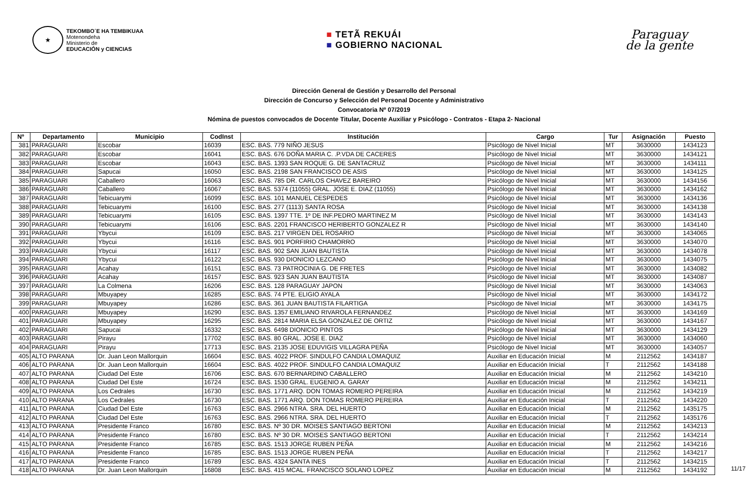★
TEKOMBO´E HA TEMBIKUAA
Motenondeha
Ministerio de
EDUCACIÓN y CIENCIAS
■ TETÃ REKUÁI
■ GOBIERNO NACIONAL
Paraguay
de la gente
Dirección General de Gestión y Desarrollo del Personal
Dirección de Concurso y Selección del Personal Docente y Administrativo
Convocatoria Nº 07/2019
Nómina de puestos convocados de Docente Titular, Docente Auxiliar y Psicólogo - Contratos - Etapa 2- Nacional
| Nº | Departamento | Municipio | CodInst | Institución | Cargo | Tur | Asignación | Puesto |
| --- | --- | --- | --- | --- | --- | --- | --- | --- |
| 381 | PARAGUARI | Escobar | 16039 | ESC. BAS. 779 NIÑO JESUS | Psicólogo de Nivel Inicial | MT | 3630000 | 1434123 |
| 382 | PARAGUARI | Escobar | 16041 | ESC. BAS. 676 DOÑA MARIA C. .P.VDA DE CACERES | Psicólogo de Nivel Inicial | MT | 3630000 | 1434121 |
| 383 | PARAGUARI | Escobar | 16043 | ESC. BAS. 1393 SAN ROQUE G. DE SANTACRUZ | Psicólogo de Nivel Inicial | MT | 3630000 | 1434111 |
| 384 | PARAGUARI | Sapucai | 16050 | ESC. BAS. 2198 SAN FRANCISCO DE ASIS | Psicólogo de Nivel Inicial | MT | 3630000 | 1434125 |
| 385 | PARAGUARI | Caballero | 16063 | ESC. BAS. 785 DR. CARLOS CHAVEZ BAREIRO | Psicólogo de Nivel Inicial | MT | 3630000 | 1434156 |
| 386 | PARAGUARI | Caballero | 16067 | ESC. BAS. 5374 (11055) GRAL. JOSE E. DIAZ (11055) | Psicólogo de Nivel Inicial | MT | 3630000 | 1434162 |
| 387 | PARAGUARI | Tebicuarymi | 16099 | ESC. BAS. 101 MANUEL CESPEDES | Psicólogo de Nivel Inicial | MT | 3630000 | 1434136 |
| 388 | PARAGUARI | Tebicuarymi | 16100 | ESC. BAS. 277 (1113) SANTA ROSA | Psicólogo de Nivel Inicial | MT | 3630000 | 1434138 |
| 389 | PARAGUARI | Tebicuarymi | 16105 | ESC. BAS. 1397 TTE. 1º DE INF.PEDRO MARTINEZ M | Psicólogo de Nivel Inicial | MT | 3630000 | 1434143 |
| 390 | PARAGUARI | Tebicuarymi | 16106 | ESC. BAS. 2201 FRANCISCO HERIBERTO GONZALEZ R | Psicólogo de Nivel Inicial | MT | 3630000 | 1434140 |
| 391 | PARAGUARI | Ybycui | 16109 | ESC. BAS. 217 VIRGEN DEL ROSARIO | Psicólogo de Nivel Inicial | MT | 3630000 | 1434065 |
| 392 | PARAGUARI | Ybycui | 16116 | ESC. BAS. 901 PORFIRIO CHAMORRO | Psicólogo de Nivel Inicial | MT | 3630000 | 1434070 |
| 393 | PARAGUARI | Ybycui | 16117 | ESC. BAS. 902 SAN JUAN BAUTISTA | Psicólogo de Nivel Inicial | MT | 3630000 | 1434078 |
| 394 | PARAGUARI | Ybycui | 16122 | ESC. BAS. 930 DIONICIO LEZCANO | Psicólogo de Nivel Inicial | MT | 3630000 | 1434075 |
| 395 | PARAGUARI | Acahay | 16151 | ESC. BAS. 73 PATROCINIA G. DE FRETES | Psicólogo de Nivel Inicial | MT | 3630000 | 1434082 |
| 396 | PARAGUARI | Acahay | 16157 | ESC. BAS. 923 SAN JUAN BAUTISTA | Psicólogo de Nivel Inicial | MT | 3630000 | 1434087 |
| 397 | PARAGUARI | La Colmena | 16206 | ESC. BAS. 128 PARAGUAY JAPON | Psicólogo de Nivel Inicial | MT | 3630000 | 1434063 |
| 398 | PARAGUARI | Mbuyapey | 16285 | ESC. BAS. 74 PTE. ELIGIO AYALA | Psicólogo de Nivel Inicial | MT | 3630000 | 1434172 |
| 399 | PARAGUARI | Mbuyapey | 16286 | ESC. BAS. 361 JUAN BAUTISTA FILARTIGA | Psicólogo de Nivel Inicial | MT | 3630000 | 1434175 |
| 400 | PARAGUARI | Mbuyapey | 16290 | ESC. BAS. 1357 EMILIANO RIVAROLA FERNANDEZ | Psicólogo de Nivel Inicial | MT | 3630000 | 1434169 |
| 401 | PARAGUARI | Mbuyapey | 16295 | ESC. BAS. 2814 MARIA ELSA GONZALEZ DE ORTIZ | Psicólogo de Nivel Inicial | MT | 3630000 | 1434167 |
| 402 | PARAGUARI | Sapucai | 16332 | ESC. BAS. 6498 DIONICIO PINTOS | Psicólogo de Nivel Inicial | MT | 3630000 | 1434129 |
| 403 | PARAGUARI | Pirayu | 17702 | ESC. BAS. 80 GRAL. JOSE E. DIAZ | Psicólogo de Nivel Inicial | MT | 3630000 | 1434060 |
| 404 | PARAGUARI | Pirayu | 17713 | ESC. BAS. 2135 JOSE EDUVIGIS VILLAGRA PEÑA | Psicólogo de Nivel Inicial | MT | 3630000 | 1434057 |
| 405 | ALTO PARANA | Dr. Juan Leon Mallorquin | 16604 | ESC. BAS. 4022 PROF. SINDULFO CANDIA LOMAQUIZ | Auxiliar en Educación Inicial | M | 2112562 | 1434187 |
| 406 | ALTO PARANA | Dr. Juan Leon Mallorquin | 16604 | ESC. BAS. 4022 PROF. SINDULFO CANDIA LOMAQUIZ | Auxiliar en Educación Inicial | T | 2112562 | 1434188 |
| 407 | ALTO PARANA | Ciudad Del Este | 16706 | ESC. BAS. 670 BERNARDINO CABALLERO | Auxiliar en Educación Inicial | M | 2112562 | 1434210 |
| 408 | ALTO PARANA | Ciudad Del Este | 16724 | ESC. BAS. 1530 GRAL. EUGENIO A. GARAY | Auxiliar en Educación Inicial | M | 2112562 | 1434211 |
| 409 | ALTO PARANA | Los Cedrales | 16730 | ESC. BAS. 1771 ARQ. DON TOMAS ROMERO PEREIRA | Auxiliar en Educación Inicial | M | 2112562 | 1434219 |
| 410 | ALTO PARANA | Los Cedrales | 16730 | ESC. BAS. 1771 ARQ. DON TOMAS ROMERO PEREIRA | Auxiliar en Educación Inicial | T | 2112562 | 1434220 |
| 411 | ALTO PARANA | Ciudad Del Este | 16763 | ESC. BAS. 2966 NTRA. SRA. DEL HUERTO | Auxiliar en Educación Inicial | M | 2112562 | 1435175 |
| 412 | ALTO PARANA | Ciudad Del Este | 16763 | ESC. BAS. 2966 NTRA. SRA. DEL HUERTO | Auxiliar en Educación Inicial | T | 2112562 | 1435176 |
| 413 | ALTO PARANA | Presidente Franco | 16780 | ESC. BAS. Nº 30 DR. MOISES SANTIAGO BERTONI | Auxiliar en Educación Inicial | M | 2112562 | 1434213 |
| 414 | ALTO PARANA | Presidente Franco | 16780 | ESC. BAS. Nº 30 DR. MOISES SANTIAGO BERTONI | Auxiliar en Educación Inicial | T | 2112562 | 1434214 |
| 415 | ALTO PARANA | Presidente Franco | 16785 | ESC. BAS. 1513 JORGE RUBEN PEÑA | Auxiliar en Educación Inicial | M | 2112562 | 1434216 |
| 416 | ALTO PARANA | Presidente Franco | 16785 | ESC. BAS. 1513 JORGE RUBEN PEÑA | Auxiliar en Educación Inicial | T | 2112562 | 1434217 |
| 417 | ALTO PARANA | Presidente Franco | 16789 | ESC. BAS. 4324 SANTA INES | Auxiliar en Educación Inicial | T | 2112562 | 1434215 |
| 418 | ALTO PARANA | Dr. Juan Leon Mallorquin | 16808 | ESC. BAS. 415 MCAL. FRANCISCO SOLANO LOPEZ | Auxiliar en Educación Inicial | M | 2112562 | 1434192 |
11/17